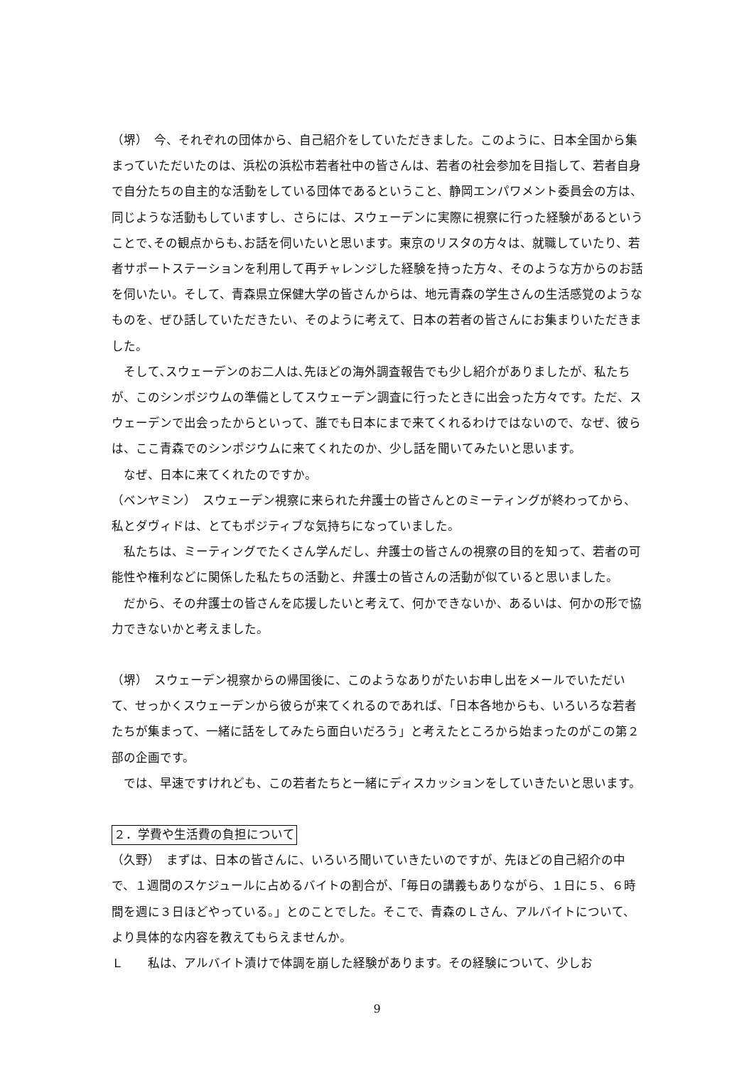（堺）　今、それぞれの団体から、自己紹介をしていただきました。このように、日本全国から集まっていただいたのは、浜松の浜松市若者社中の皆さんは、若者の社会参加を目指して、若者自身で自分たちの自主的な活動をしている団体であるということ、静岡エンパワメント委員会の方は、同じような活動もしていますし、さらには、スウェーデンに実際に視察に行った経験があるということで､その観点からも､お話を伺いたいと思います。東京のリスタの方々は、就職していたり、若者サポートステーションを利用して再チャレンジした経験を持った方々、そのような方からのお話を伺いたい。そして、青森県立保健大学の皆さんからは、地元青森の学生さんの生活感覚のようなものを、ぜひ話していただきたい、そのように考えて、日本の若者の皆さんにお集まりいただきました。
　そして､スウェーデンのお二人は､先ほどの海外調査報告でも少し紹介がありましたが、私たちが、このシンポジウムの準備としてスウェーデン調査に行ったときに出会った方々です。ただ、スウェーデンで出会ったからといって、誰でも日本にまで来てくれるわけではないので、なぜ、彼らは、ここ青森でのシンポジウムに来てくれたのか、少し話を聞いてみたいと思います。
　なぜ、日本に来てくれたのですか。
（ベンヤミン）　スウェーデン視察に来られた弁護士の皆さんとのミーティングが終わってから、私とダヴィドは、とてもポジティブな気持ちになっていました。
　私たちは、ミーティングでたくさん学んだし、弁護士の皆さんの視察の目的を知って、若者の可能性や権利などに関係した私たちの活動と、弁護士の皆さんの活動が似ていると思いました。
　だから、その弁護士の皆さんを応援したいと考えて、何かできないか、あるいは、何かの形で協力できないかと考えました。
（堺）　スウェーデン視察からの帰国後に、このようなありがたいお申し出をメールでいただいて、せっかくスウェーデンから彼らが来てくれるのであれば、「日本各地からも、いろいろな若者たちが集まって、一緒に話をしてみたら面白いだろう」と考えたところから始まったのがこの第２部の企画です。
　では、早速ですけれども、この若者たちと一緒にディスカッションをしていきたいと思います。
２．学費や生活費の負担について
（久野）　まずは、日本の皆さんに、いろいろ聞いていきたいのですが、先ほどの自己紹介の中で、１週間のスケジュールに占めるバイトの割合が、「毎日の講義もありながら、１日に５、６時間を週に３日ほどやっている。」とのことでした。そこで、青森のＬさん、アルバイトについて、より具体的な内容を教えてもらえませんか。
Ｌ　　私は、アルバイト漬けで体調を崩した経験があります。その経験について、少しお
9